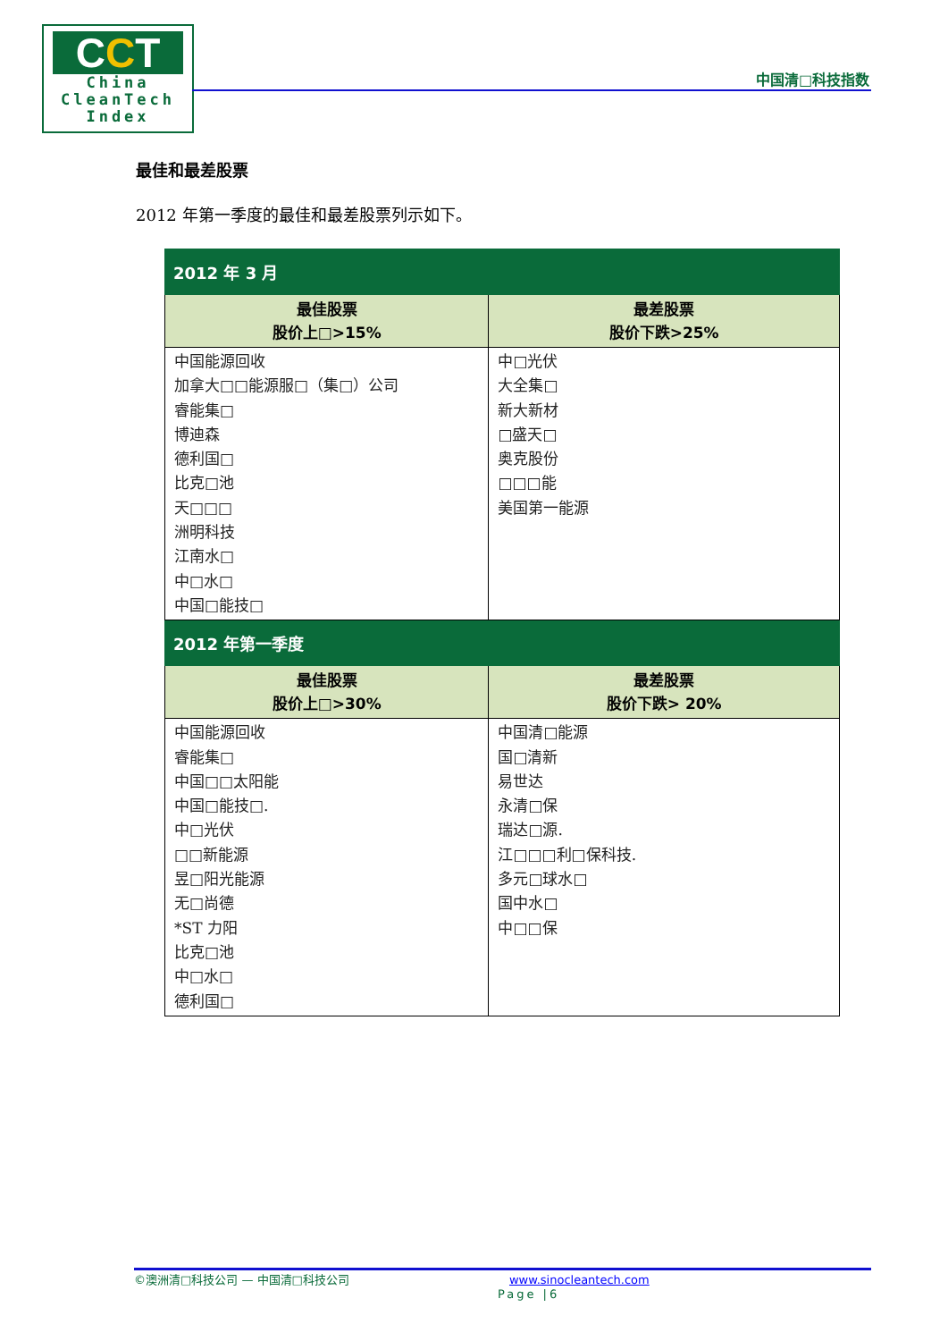CCT
China
CleanTech
Index
中国清□科技指数
最佳和最差股票
2012 年第一季度的最佳和最差股票列示如下。
| 2012 年 3 月 | |
| --- | --- |
| 最佳股票 股价上□>15% | 最差股票 股价下跌>25% |
| 中国能源回收 加拿大□□能源服□（集□）公司 睿能集□ 博迪森 德利国□ 比克□池 天□□□ 洲明科技 江南水□ 中□水□ 中国□能技□ | 中□光伏 大全集□ 新大新材 □盛天□ 奥克股份 □□□能 美国第一能源 |
| 2012 年第一季度 | |
| 最佳股票 股价上□>30% | 最差股票 股价下跌> 20% |
| 中国能源回收 睿能集□ 中国□□太阳能 中国□能技□. 中□光伏 □□新能源 昱□阳光能源 无□尚德 *ST 力阳 比克□池 中□水□ 德利国□ | 中国清□能源 国□清新 易世达 永清□保 瑞达□源. 江□□□利□保科技. 多元□球水□ 国中水□ 中□□保 |
©澳洲清□科技公司 — 中国清□科技公司 www.sinocleantech.com
Page |6